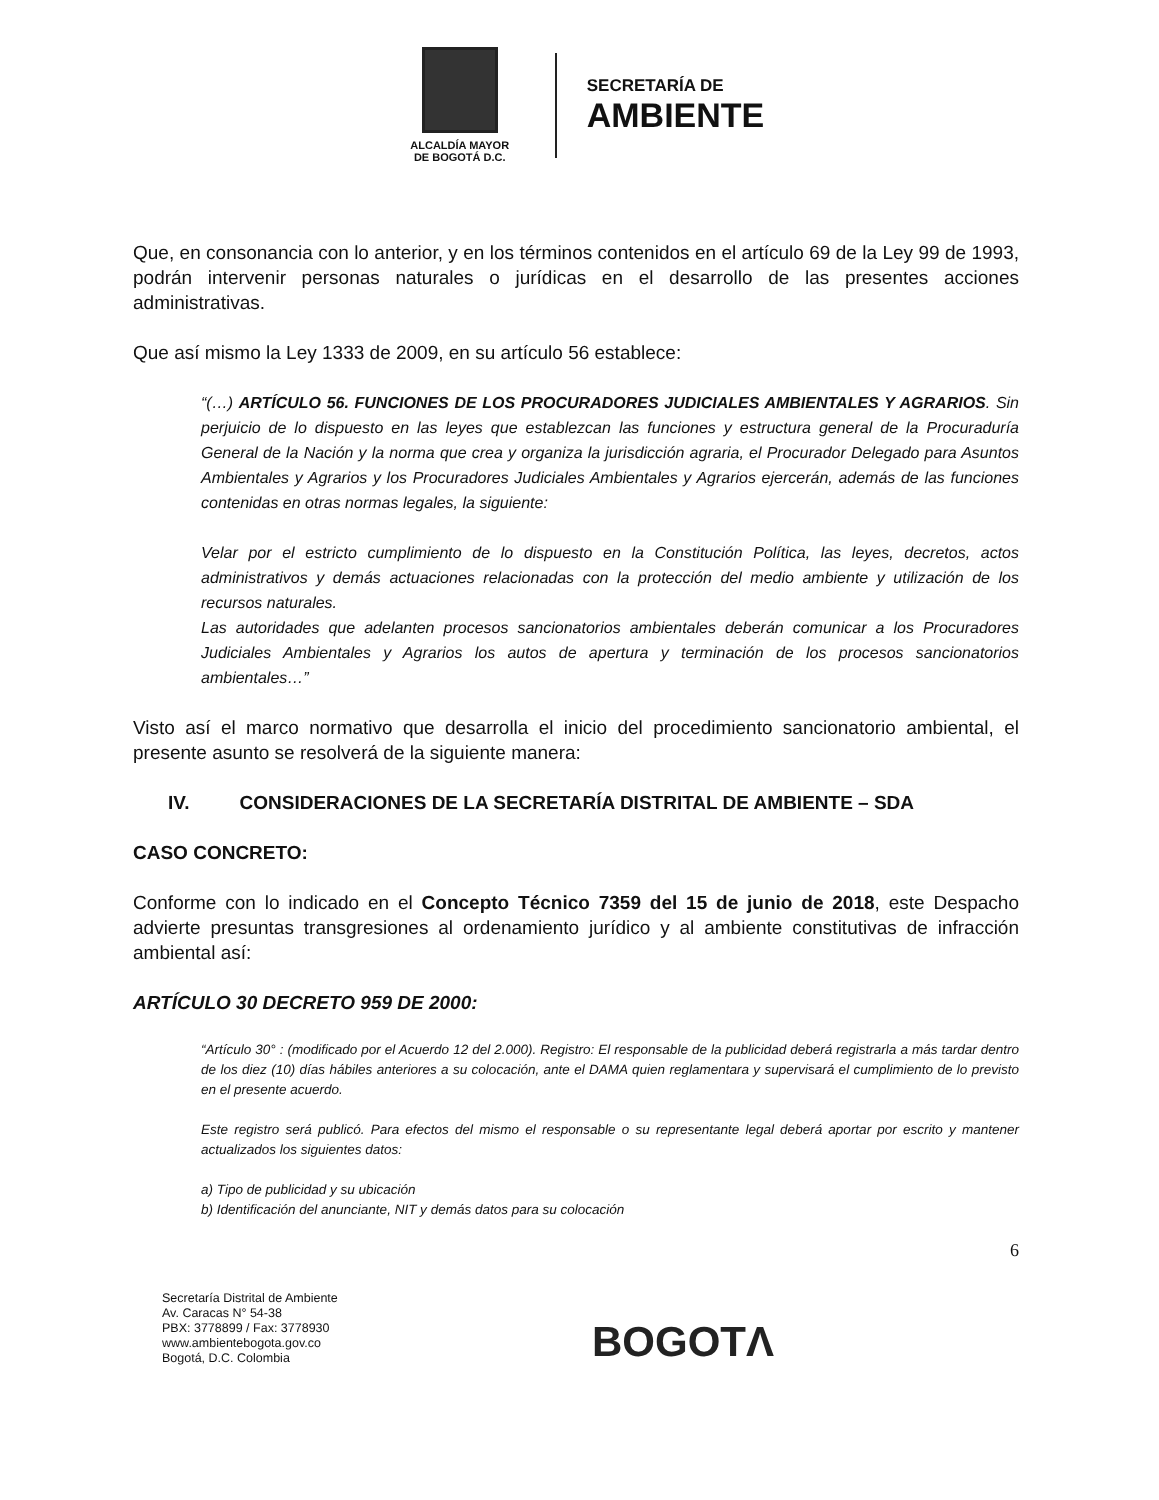ALCALDÍA MAYOR
DE BOGOTÁ D.C.
SECRETARÍA DE
AMBIENTE
Que, en consonancia con lo anterior, y en los términos contenidos en el artículo 69 de la Ley 99 de 1993, podrán intervenir personas naturales o jurídicas en el desarrollo de las presentes acciones administrativas.
Que así mismo la Ley 1333 de 2009, en su artículo 56 establece:
“(…) ARTÍCULO 56. FUNCIONES DE LOS PROCURADORES JUDICIALES AMBIENTALES Y AGRARIOS. Sin perjuicio de lo dispuesto en las leyes que establezcan las funciones y estructura general de la Procuraduría General de la Nación y la norma que crea y organiza la jurisdicción agraria, el Procurador Delegado para Asuntos Ambientales y Agrarios y los Procuradores Judiciales Ambientales y Agrarios ejercerán, además de las funciones contenidas en otras normas legales, la siguiente:
Velar por el estricto cumplimiento de lo dispuesto en la Constitución Política, las leyes, decretos, actos administrativos y demás actuaciones relacionadas con la protección del medio ambiente y utilización de los recursos naturales.
Las autoridades que adelanten procesos sancionatorios ambientales deberán comunicar a los Procuradores Judiciales Ambientales y Agrarios los autos de apertura y terminación de los procesos sancionatorios ambientales…”
Visto así el marco normativo que desarrolla el inicio del procedimiento sancionatorio ambiental, el presente asunto se resolverá de la siguiente manera:
IV. CONSIDERACIONES DE LA SECRETARÍA DISTRITAL DE AMBIENTE – SDA
CASO CONCRETO:
Conforme con lo indicado en el Concepto Técnico 7359 del 15 de junio de 2018, este Despacho advierte presuntas transgresiones al ordenamiento jurídico y al ambiente constitutivas de infracción ambiental así:
ARTÍCULO 30 DECRETO 959 DE 2000:
“Artículo 30° : (modificado por el Acuerdo 12 del 2.000). Registro: El responsable de la publicidad deberá registrarla a más tardar dentro de los diez (10) días hábiles anteriores a su colocación, ante el DAMA quien reglamentara y supervisará el cumplimiento de lo previsto en el presente acuerdo.
Este registro será publicó. Para efectos del mismo el responsable o su representante legal deberá aportar por escrito y mantener actualizados los siguientes datos:
a) Tipo de publicidad y su ubicación
b) Identificación del anunciante, NIT y demás datos para su colocación
6
Secretaría Distrital de Ambiente
Av. Caracas N° 54-38
PBX: 3778899 / Fax: 3778930
www.ambientebogota.gov.co
Bogotá, D.C. Colombia
BOGOTΛ